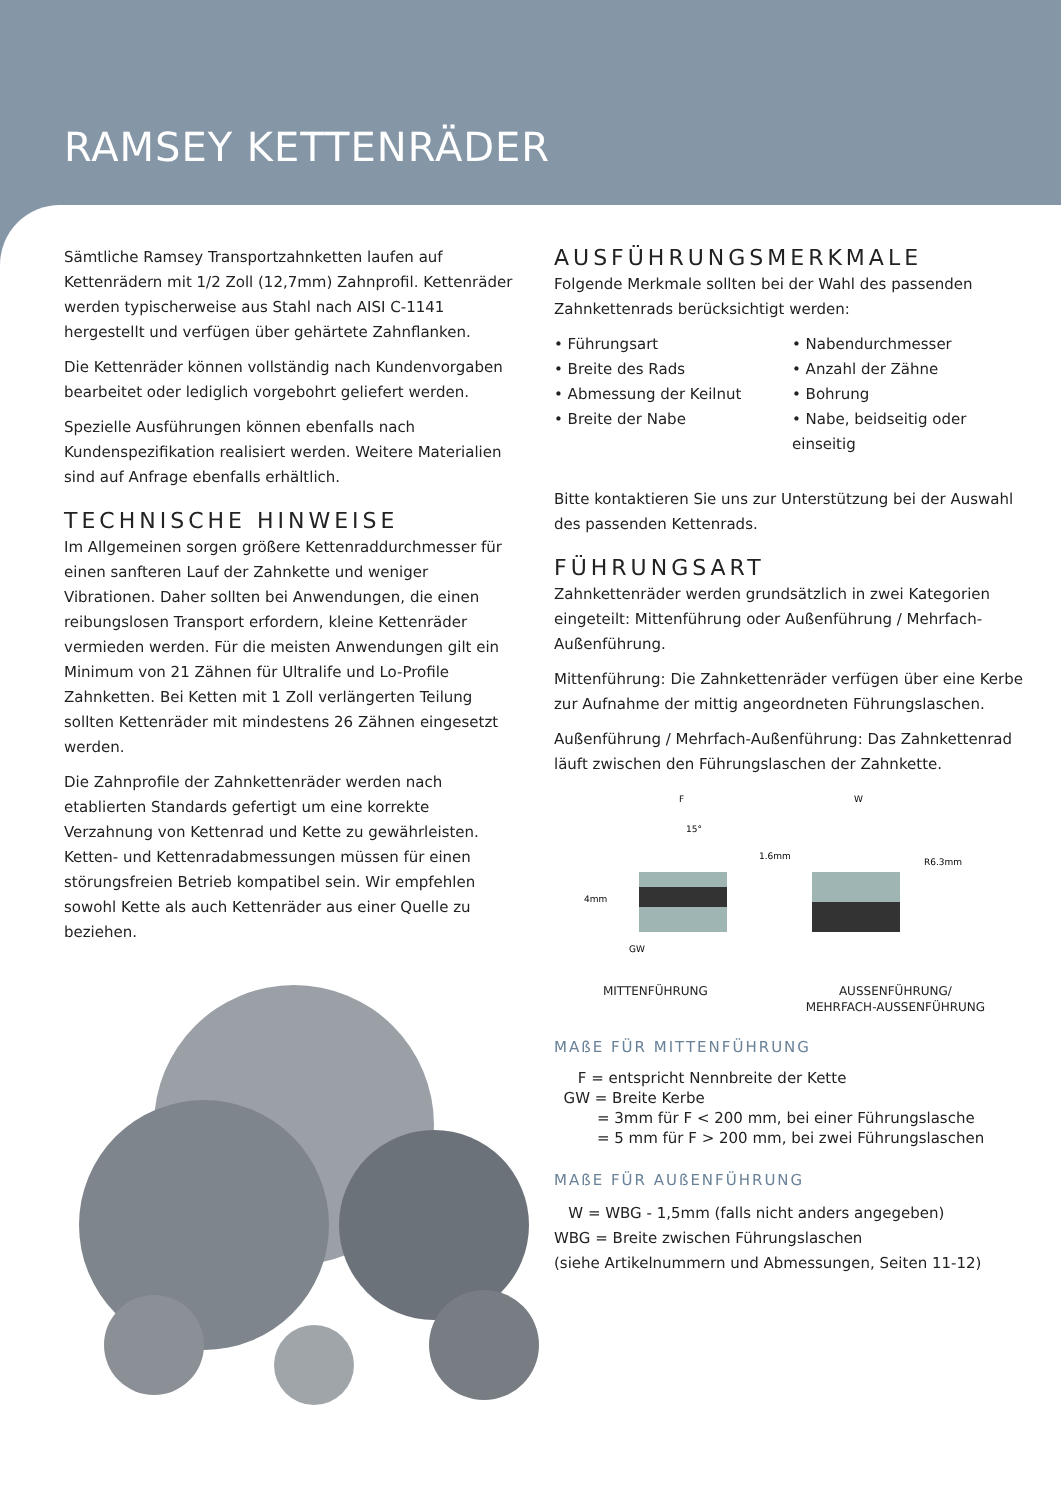RAMSEY KETTENRÄDER
Sämtliche Ramsey Transportzahnketten laufen auf Kettenrädern mit 1/2 Zoll (12,7mm) Zahnprofil. Kettenräder werden typischerweise aus Stahl nach AISI C-1141 hergestellt und verfügen über gehärtete Zahnflanken.
Die Kettenräder können vollständig nach Kundenvorgaben bearbeitet oder lediglich vorgebohrt geliefert werden.
Spezielle Ausführungen können ebenfalls nach Kundenspezifikation realisiert werden. Weitere Materialien sind auf Anfrage ebenfalls erhältlich.
TECHNISCHE HINWEISE
Im Allgemeinen sorgen größere Kettenraddurchmesser für einen sanfteren Lauf der Zahnkette und weniger Vibrationen. Daher sollten bei Anwendungen, die einen reibungslosen Transport erfordern, kleine Kettenräder vermieden werden. Für die meisten Anwendungen gilt ein Minimum von 21 Zähnen für Ultralife und Lo-Profile Zahnketten. Bei Ketten mit 1 Zoll verlängerten Teilung sollten Kettenräder mit mindestens 26 Zähnen eingesetzt werden.
Die Zahnprofile der Zahnkettenräder werden nach etablierten Standards gefertigt um eine korrekte Verzahnung von Kettenrad und Kette zu gewährleisten. Ketten- und Kettenradabmessungen müssen für einen störungsfreien Betrieb kompatibel sein. Wir empfehlen sowohl Kette als auch Kettenräder aus einer Quelle zu beziehen.
AUSFÜHRUNGSMERKMALE
Folgende Merkmale sollten bei der Wahl des passenden Zahnkettenrads berücksichtigt werden:
• Führungsart
• Nabendurchmesser
• Breite des Rads
• Anzahl der Zähne
• Abmessung der Keilnut
• Bohrung
• Breite der Nabe
• Nabe, beidseitig oder einseitig
Bitte kontaktieren Sie uns zur Unterstützung bei der Auswahl des passenden Kettenrads.
FÜHRUNGSART
Zahnkettenräder werden grundsätzlich in zwei Kategorien eingeteilt: Mittenführung oder Außenführung / Mehrfach-Außenführung.
Mittenführung: Die Zahnkettenräder verfügen über eine Kerbe zur Aufnahme der mittig angeordneten Führungslaschen.
Außenführung / Mehrfach-Außenführung: Das Zahnkettenrad läuft zwischen den Führungslaschen der Zahnkette.
F
15°
4mm
GW
W
1.6mm
R6.3mm
MITTENFÜHRUNG AUSSENFÜHRUNG/
MEHRFACH-AUSSENFÜHRUNG
MAßE FÜR MITTENFÜHRUNG
F = entspricht Nennbreite der Kette
GW = Breite Kerbe
= 3mm für F < 200 mm, bei einer Führungslasche
= 5 mm für F > 200 mm, bei zwei Führungslaschen
MAßE FÜR AUßENFÜHRUNG
W = WBG - 1,5mm (falls nicht anders angegeben)
WBG = Breite zwischen Führungslaschen
(siehe Artikelnummern und Abmessungen, Seiten 11-12)